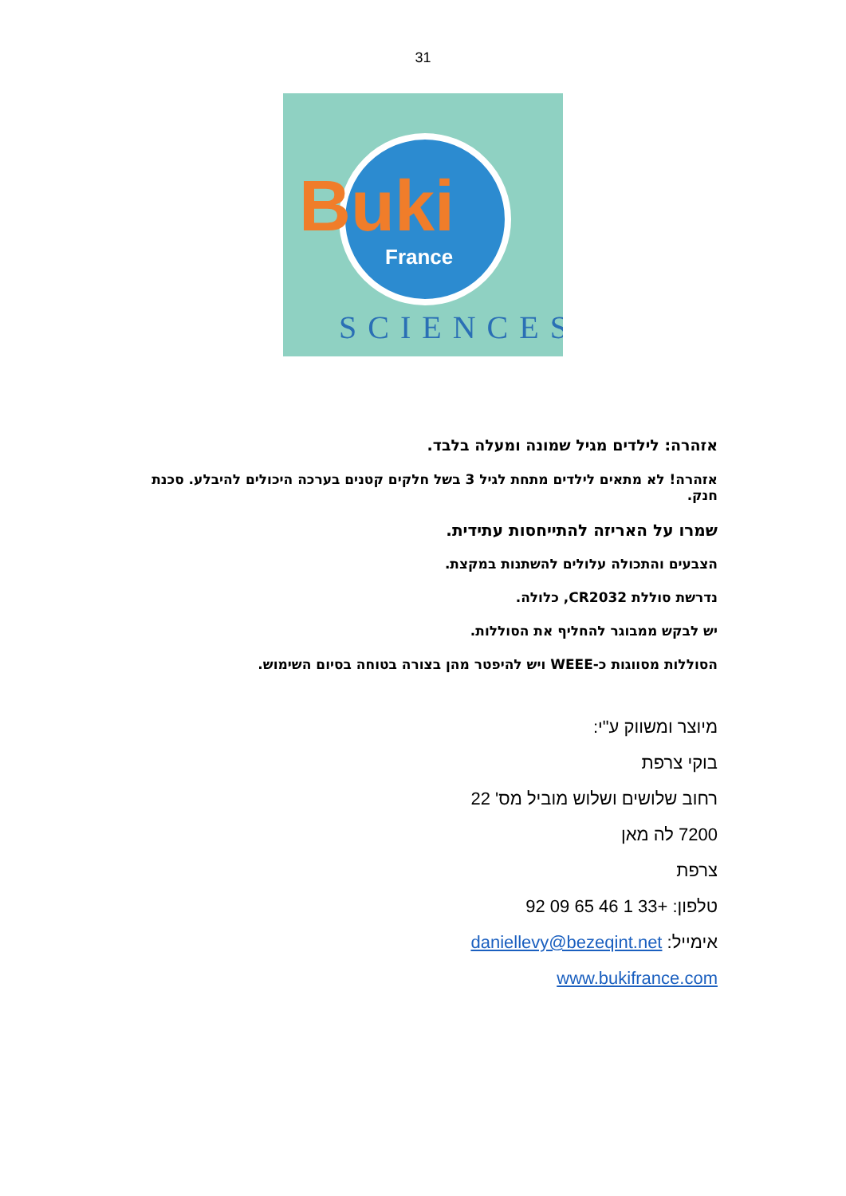31
Buki
France
SCIENCES
אזהרה: לילדים מגיל שמונה ומעלה בלבד.
אזהרה! לא מתאים לילדים מתחת לגיל 3 בשל חלקים קטנים בערכה היכולים להיבלע. סכנת חנק.
שמרו על האריזה להתייחסות עתידית.
הצבעים והתכולה עלולים להשתנות במקצת.
נדרשת סוללת CR2032, כלולה.
יש לבקש ממבוגר להחליף את הסוללות.
הסוללות מסווגות כ-WEEE ויש להיפטר מהן בצורה בטוחה בסיום השימוש.
מיוצר ומשווק ע"י:
בוקי צרפת
רחוב שלושים ושלוש מוביל מס' 22
7200 לה מאן
צרפת
טלפון: +33 1 46 65 09 92
אימייל: daniellevy@bezeqint.net
www.bukifrance.com